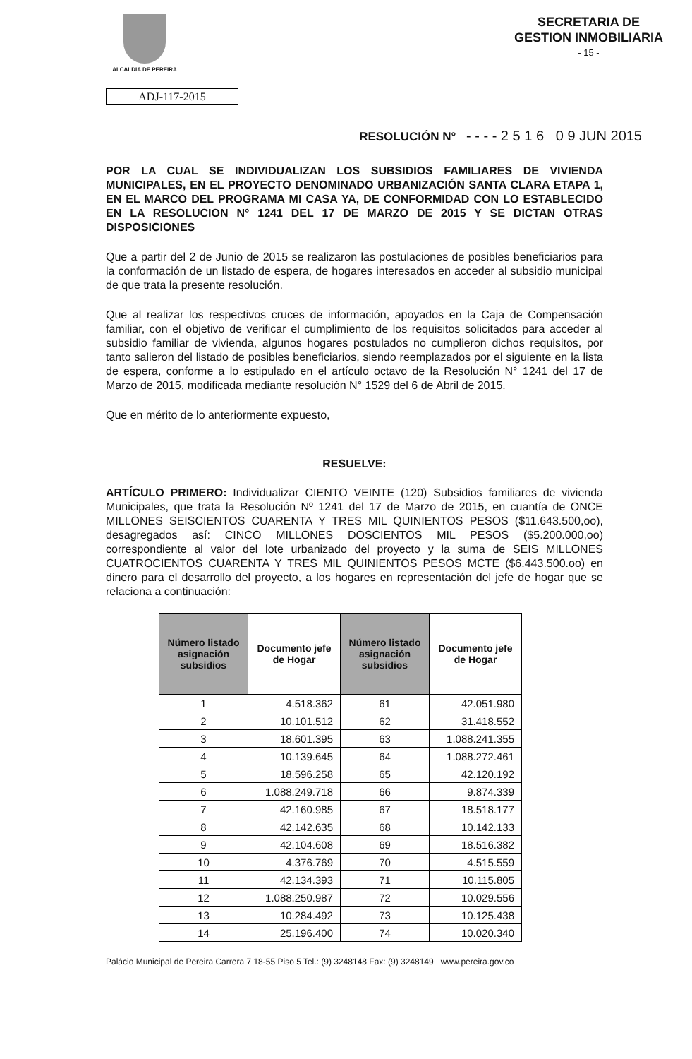ALCALDIA DE PEREIRA
SECRETARIA DE
GESTION INMOBILIARIA
- 15 -
ADJ-117-2015
RESOLUCIÓN N° - - - - 2 5 1 6 0 9 JUN 2015
POR LA CUAL SE INDIVIDUALIZAN LOS SUBSIDIOS FAMILIARES DE VIVIENDA MUNICIPALES, EN EL PROYECTO DENOMINADO URBANIZACIÓN SANTA CLARA ETAPA 1, EN EL MARCO DEL PROGRAMA MI CASA YA, DE CONFORMIDAD CON LO ESTABLECIDO EN LA RESOLUCION N° 1241 DEL 17 DE MARZO DE 2015 Y SE DICTAN OTRAS DISPOSICIONES
Que a partir del 2 de Junio de 2015 se realizaron las postulaciones de posibles beneficiarios para la conformación de un listado de espera, de hogares interesados en acceder al subsidio municipal de que trata la presente resolución.
Que al realizar los respectivos cruces de información, apoyados en la Caja de Compensación familiar, con el objetivo de verificar el cumplimiento de los requisitos solicitados para acceder al subsidio familiar de vivienda, algunos hogares postulados no cumplieron dichos requisitos, por tanto salieron del listado de posibles beneficiarios, siendo reemplazados por el siguiente en la lista de espera, conforme a lo estipulado en el artículo octavo de la Resolución N° 1241 del 17 de Marzo de 2015, modificada mediante resolución N° 1529 del 6 de Abril de 2015.
Que en mérito de lo anteriormente expuesto,
RESUELVE:
ARTÍCULO PRIMERO: Individualizar CIENTO VEINTE (120) Subsidios familiares de vivienda Municipales, que trata la Resolución Nº 1241 del 17 de Marzo de 2015, en cuantía de ONCE MILLONES SEISCIENTOS CUARENTA Y TRES MIL QUINIENTOS PESOS ($11.643.500,oo), desagregados así: CINCO MILLONES DOSCIENTOS MIL PESOS ($5.200.000,oo) correspondiente al valor del lote urbanizado del proyecto y la suma de SEIS MILLONES CUATROCIENTOS CUARENTA Y TRES MIL QUINIENTOS PESOS MCTE ($6.443.500.oo) en dinero para el desarrollo del proyecto, a los hogares en representación del jefe de hogar que se relaciona a continuación:
| Número listado asignación subsidios | Documento jefe de Hogar | Número listado asignación subsidios | Documento jefe de Hogar |
| --- | --- | --- | --- |
| 1 | 4.518.362 | 61 | 42.051.980 |
| 2 | 10.101.512 | 62 | 31.418.552 |
| 3 | 18.601.395 | 63 | 1.088.241.355 |
| 4 | 10.139.645 | 64 | 1.088.272.461 |
| 5 | 18.596.258 | 65 | 42.120.192 |
| 6 | 1.088.249.718 | 66 | 9.874.339 |
| 7 | 42.160.985 | 67 | 18.518.177 |
| 8 | 42.142.635 | 68 | 10.142.133 |
| 9 | 42.104.608 | 69 | 18.516.382 |
| 10 | 4.376.769 | 70 | 4.515.559 |
| 11 | 42.134.393 | 71 | 10.115.805 |
| 12 | 1.088.250.987 | 72 | 10.029.556 |
| 13 | 10.284.492 | 73 | 10.125.438 |
| 14 | 25.196.400 | 74 | 10.020.340 |
Palácio Municipal de Pereira Carrera 7 18-55 Piso 5 Tel.: (9) 3248148 Fax: (9) 3248149 www.pereira.gov.co